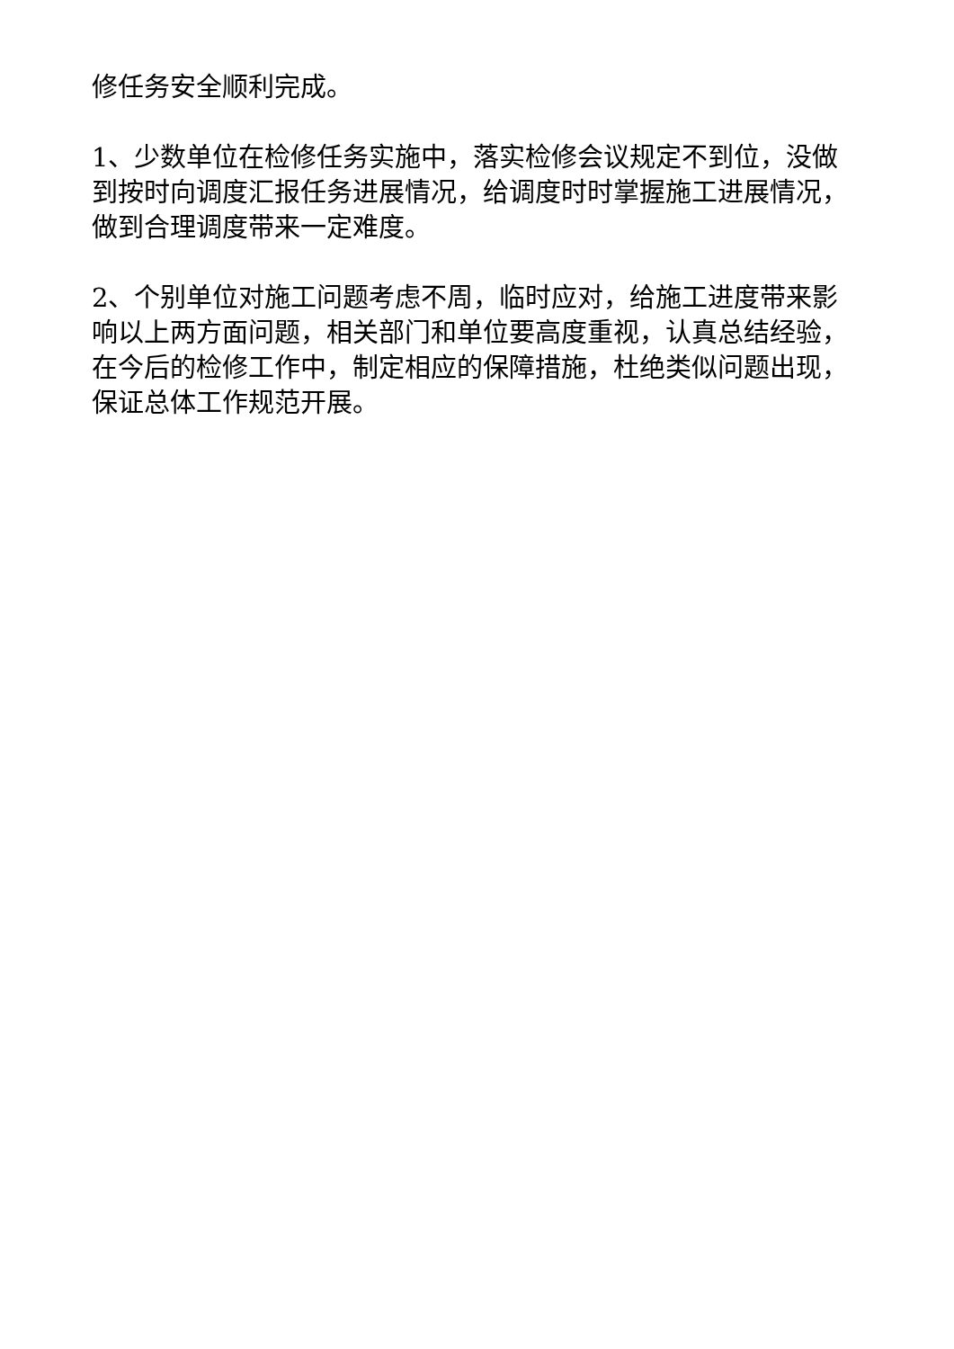修任务安全顺利完成。
1、少数单位在检修任务实施中，落实检修会议规定不到位，没做到按时向调度汇报任务进展情况，给调度时时掌握施工进展情况，做到合理调度带来一定难度。
2、个别单位对施工问题考虑不周，临时应对，给施工进度带来影响以上两方面问题，相关部门和单位要高度重视，认真总结经验，在今后的检修工作中，制定相应的保障措施，杜绝类似问题出现，保证总体工作规范开展。